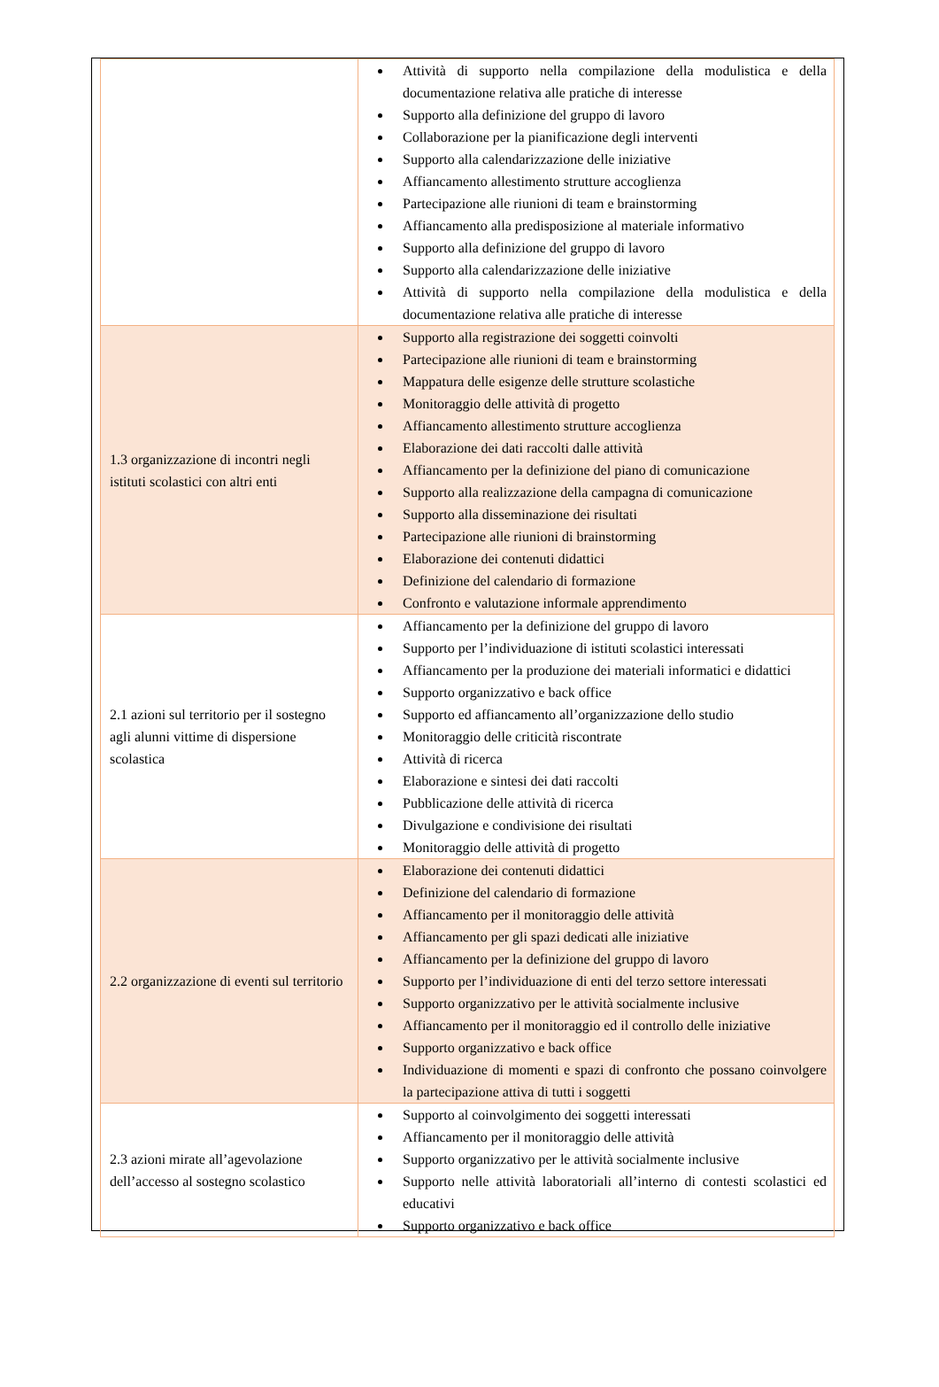| | Attività di supporto nella compilazione della modulistica e della documentazione relativa alle pratiche di interesse Supporto alla definizione del gruppo di lavoro Collaborazione per la pianificazione degli interventi Supporto alla calendarizzazione delle iniziative Affiancamento allestimento strutture accoglienza Partecipazione alle riunioni di team e brainstorming Affiancamento alla predisposizione al materiale informativo Supporto alla definizione del gruppo di lavoro Supporto alla calendarizzazione delle iniziative Attività di supporto nella compilazione della modulistica e della documentazione relativa alle pratiche di interesse |
| 1.3 organizzazione di incontri negli istituti scolastici con altri enti | Supporto alla registrazione dei soggetti coinvolti Partecipazione alle riunioni di team e brainstorming Mappatura delle esigenze delle strutture scolastiche Monitoraggio delle attività di progetto Affiancamento allestimento strutture accoglienza Elaborazione dei dati raccolti dalle attività Affiancamento per la definizione del piano di comunicazione Supporto alla realizzazione della campagna di comunicazione Supporto alla disseminazione dei risultati Partecipazione alle riunioni di brainstorming Elaborazione dei contenuti didattici Definizione del calendario di formazione Confronto e valutazione informale apprendimento |
| 2.1 azioni sul territorio per il sostegno agli alunni vittime di dispersione scolastica | Affiancamento per la definizione del gruppo di lavoro Supporto per l’individuazione di istituti scolastici interessati Affiancamento per la produzione dei materiali informatici e didattici Supporto organizzativo e back office Supporto ed affiancamento all’organizzazione dello studio Monitoraggio delle criticità riscontrate Attività di ricerca Elaborazione e sintesi dei dati raccolti Pubblicazione delle attività di ricerca Divulgazione e condivisione dei risultati Monitoraggio delle attività di progetto |
| 2.2 organizzazione di eventi sul territorio | Elaborazione dei contenuti didattici Definizione del calendario di formazione Affiancamento per il monitoraggio delle attività Affiancamento per gli spazi dedicati alle iniziative Affiancamento per la definizione del gruppo di lavoro Supporto per l’individuazione di enti del terzo settore interessati Supporto organizzativo per le attività socialmente inclusive Affiancamento per il monitoraggio ed il controllo delle iniziative Supporto organizzativo e back office Individuazione di momenti e spazi di confronto che possano coinvolgere la partecipazione attiva di tutti i soggetti |
| 2.3 azioni mirate all’agevolazione dell’accesso al sostegno scolastico | Supporto al coinvolgimento dei soggetti interessati Affiancamento per il monitoraggio delle attività Supporto organizzativo per le attività socialmente inclusive Supporto nelle attività laboratoriali all’interno di contesti scolastici ed educativi Supporto organizzativo e back office |